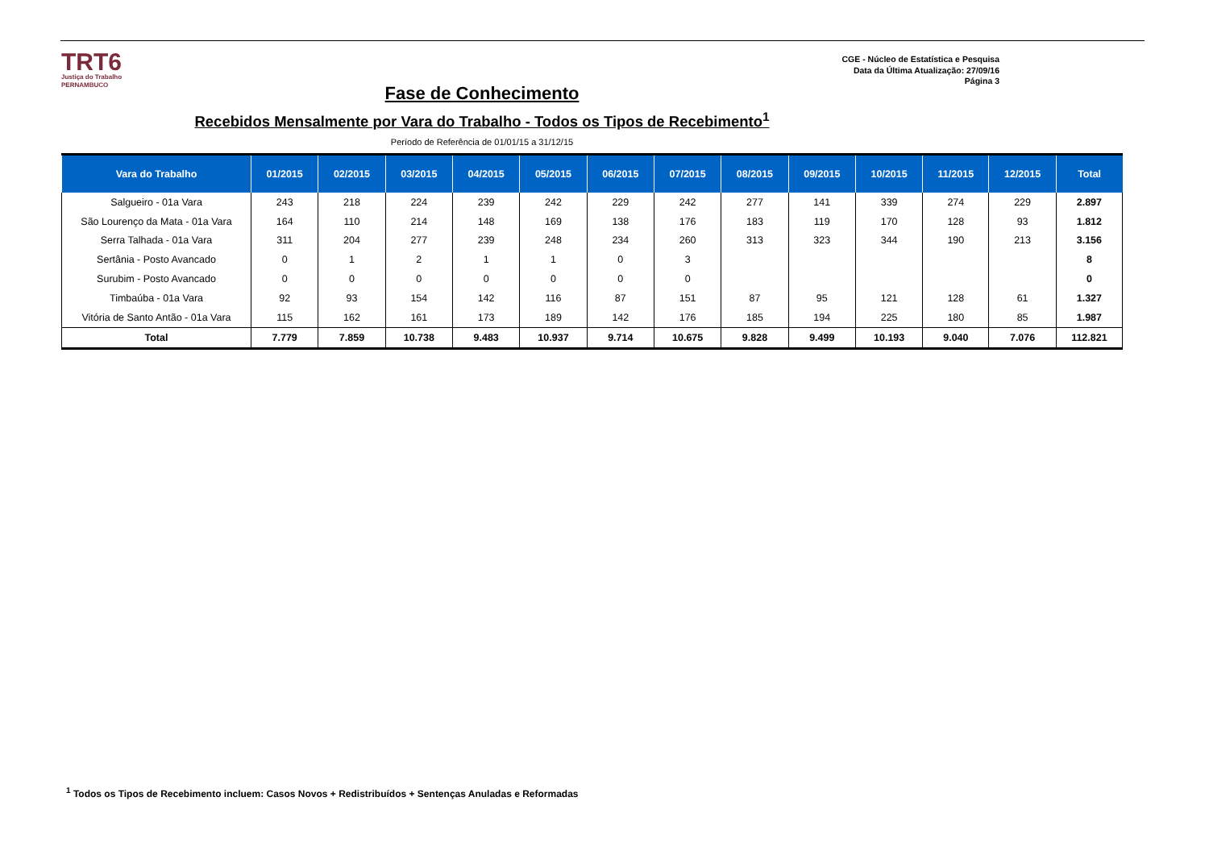TRT6
Justiça do Trabalho
PERNAMBUCO
CGE - Núcleo de Estatística e Pesquisa
Data da Última Atualização: 27/09/16
Página 3
Fase de Conhecimento
Recebidos Mensalmente por Vara do Trabalho - Todos os Tipos de Recebimento<sup>1</sup>
Período de Referência de 01/01/15 a 31/12/15
| Vara do Trabalho | 01/2015 | 02/2015 | 03/2015 | 04/2015 | 05/2015 | 06/2015 | 07/2015 | 08/2015 | 09/2015 | 10/2015 | 11/2015 | 12/2015 | Total |
| --- | --- | --- | --- | --- | --- | --- | --- | --- | --- | --- | --- | --- | --- |
| Salgueiro - 01a Vara | 243 | 218 | 224 | 239 | 242 | 229 | 242 | 277 | 141 | 339 | 274 | 229 | 2.897 |
| São Lourenço da Mata - 01a Vara | 164 | 110 | 214 | 148 | 169 | 138 | 176 | 183 | 119 | 170 | 128 | 93 | 1.812 |
| Serra Talhada - 01a Vara | 311 | 204 | 277 | 239 | 248 | 234 | 260 | 313 | 323 | 344 | 190 | 213 | 3.156 |
| Sertânia - Posto Avancado | 0 | 1 | 2 | 1 | 1 | 0 | 3 | | | | | | 8 |
| Surubim - Posto Avancado | 0 | 0 | 0 | 0 | 0 | 0 | 0 | | | | | | 0 |
| Timbaúba - 01a Vara | 92 | 93 | 154 | 142 | 116 | 87 | 151 | 87 | 95 | 121 | 128 | 61 | 1.327 |
| Vitória de Santo Antão - 01a Vara | 115 | 162 | 161 | 173 | 189 | 142 | 176 | 185 | 194 | 225 | 180 | 85 | 1.987 |
| Total | 7.779 | 7.859 | 10.738 | 9.483 | 10.937 | 9.714 | 10.675 | 9.828 | 9.499 | 10.193 | 9.040 | 7.076 | 112.821 |
<sup>1</sup> Todos os Tipos de Recebimento incluem: Casos Novos + Redistribuídos + Sentenças Anuladas e Reformadas